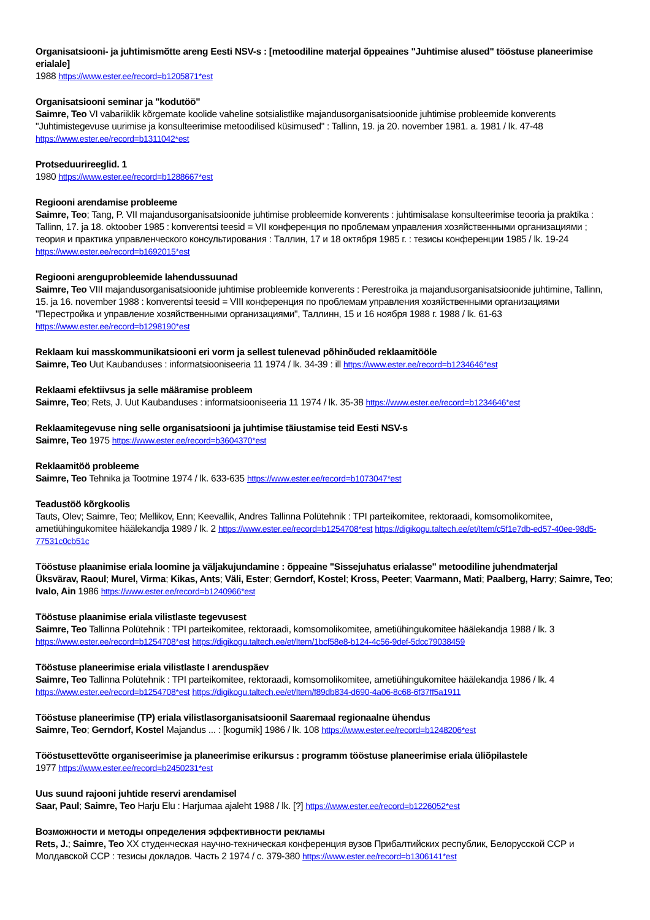Organisatsiooni- ja juhtimismõtte areng Eesti NSV-s : [metoodiline materjal õppeaines "Juhtimise alused" tööstuse planeerimise erialale]
1988 https://www.ester.ee/record=b1205871*est
Organisatsiooni seminar ja "kodutöö"
Saimre, Teo VI vabariiklik kõrgemate koolide vaheline sotsialistlike majandusorganisatsioonide juhtimise probleemide konverents "Juhtimistegevuse uurimise ja konsulteerimise metoodilised küsimused" : Tallinn, 19. ja 20. november 1981. a. 1981 / lk. 47-48 https://www.ester.ee/record=b1311042*est
Protseduurireeglid. 1
1980 https://www.ester.ee/record=b1288667*est
Regiooni arendamise probleeme
Saimre, Teo; Tang, P. VII majandusorganisatsioonide juhtimise probleemide konverents : juhtimisalase konsulteerimise teooria ja praktika : Tallinn, 17. ja 18. oktoober 1985 : konverentsi teesid = VII конференция по проблемам управления хозяйственными организациями ; теория и практика управленческого консультирования : Таллин, 17 и 18 октября 1985 г. : тезисы конференции 1985 / lk. 19-24 https://www.ester.ee/record=b1692015*est
Regiooni arenguprobleemide lahendussuunad
Saimre, Teo VIII majandusorganisatsioonide juhtimise probleemide konverents : Perestroika ja majandusorganisatsioonide juhtimine, Tallinn, 15. ja 16. november 1988 : konverentsi teesid = VIII конференция по проблемам управления хозяйственными организациями "Перестройка и управление хозяйственными организациями", Таллинн, 15 и 16 ноября 1988 г. 1988 / lk. 61-63 https://www.ester.ee/record=b1298190*est
Reklaam kui masskommunikatsiooni eri vorm ja sellest tulenevad põhinõuded reklaamitööle
Saimre, Teo Uut Kaubanduses : informatsiooniseeria 11 1974 / lk. 34-39 : ill https://www.ester.ee/record=b1234646*est
Reklaami efektiivsus ja selle määramise probleem
Saimre, Teo; Rets, J. Uut Kaubanduses : informatsiooniseeria 11 1974 / lk. 35-38 https://www.ester.ee/record=b1234646*est
Reklaamitegevuse ning selle organisatsiooni ja juhtimise täiustamise teid Eesti NSV-s
Saimre, Teo 1975 https://www.ester.ee/record=b3604370*est
Reklaamitöö probleeme
Saimre, Teo Tehnika ja Tootmine 1974 / lk. 633-635 https://www.ester.ee/record=b1073047*est
Teadustöö kõrgkoolis
Tauts, Olev; Saimre, Teo; Mellikov, Enn; Keevallik, Andres Tallinna Polütehnik : TPI parteikomitee, rektoraadi, komsomolikomitee, ametiühingukomitee häälekandja 1989 / lk. 2 https://www.ester.ee/record=b1254708*est https://digikogu.taltech.ee/et/Item/c5f1e7db-ed57-40ee-98d5-77531c0cb51c
Tööstuse plaanimise eriala loomine ja väljakujundamine : õppeaine "Sissejuhatus erialasse" metoodiline juhendmaterjal
Üksvärav, Raoul; Murel, Virma; Kikas, Ants; Väli, Ester; Gerndorf, Kostel; Kross, Peeter; Vaarmann, Mati; Paalberg, Harry; Saimre, Teo; Ivalo, Ain 1986 https://www.ester.ee/record=b1240966*est
Tööstuse plaanimise eriala vilistlaste tegevusest
Saimre, Teo Tallinna Polütehnik : TPI parteikomitee, rektoraadi, komsomolikomitee, ametiühingukomitee häälekandja 1988 / lk. 3 https://www.ester.ee/record=b1254708*est https://digikogu.taltech.ee/et/Item/1bcf58e8-b124-4c56-9def-5dcc79038459
Tööstuse planeerimise eriala vilistlaste I arenduspäev
Saimre, Teo Tallinna Polütehnik : TPI parteikomitee, rektoraadi, komsomolikomitee, ametiühingukomitee häälekandja 1986 / lk. 4 https://www.ester.ee/record=b1254708*est https://digikogu.taltech.ee/et/Item/f89db834-d690-4a06-8c68-6f37ff5a1911
Tööstuse planeerimise (TP) eriala vilistlasorganisatsioonil Saaremaal regionaalne ühendus
Saimre, Teo; Gerndorf, Kostel Majandus ... : [kogumik] 1986 / lk. 108 https://www.ester.ee/record=b1248206*est
Tööstusettevõtte organiseerimise ja planeerimise erikursus : programm tööstuse planeerimise eriala üliõpilastele
1977 https://www.ester.ee/record=b2450231*est
Uus suund rajooni juhtide reservi arendamisel
Saar, Paul; Saimre, Teo Harju Elu : Harjumaa ajaleht 1988 / lk. [?] https://www.ester.ee/record=b1226052*est
Возможности и методы определения эффективности рекламы
Rets, J.; Saimre, Teo XX студенческая научно-техническая конференция вузов Прибалтийских республик, Белорусской ССР и Молдавской ССР : тезисы докладов. Часть 2 1974 / с. 379-380 https://www.ester.ee/record=b1306141*est